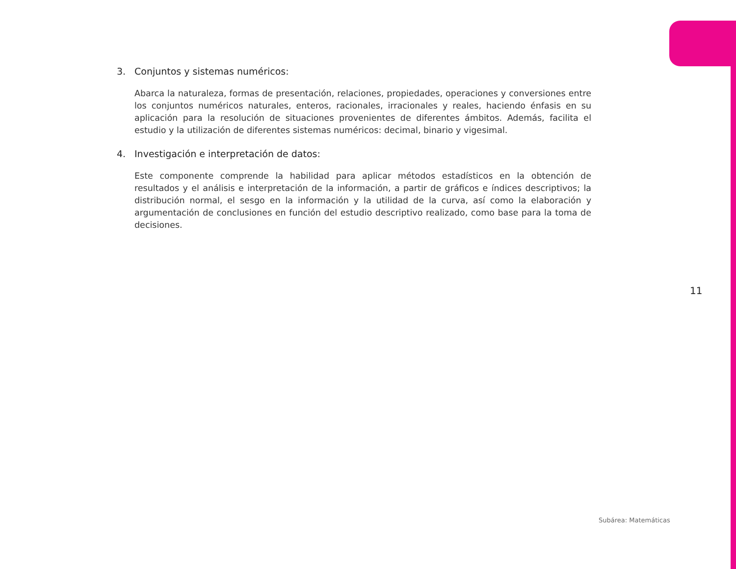3. Conjuntos y sistemas numéricos:
Abarca la naturaleza, formas de presentación, relaciones, propiedades, operaciones y conversiones entre los conjuntos numéricos naturales, enteros, racionales, irracionales y reales, haciendo énfasis en su aplicación para la resolución de situaciones provenientes de diferentes ámbitos. Además, facilita el estudio y la utilización de diferentes sistemas numéricos: decimal, binario y vigesimal.
4. Investigación e interpretación de datos:
Este componente comprende la habilidad para aplicar métodos estadísticos en la obtención de resultados y el análisis e interpretación de la información, a partir de gráficos e índices descriptivos; la distribución normal, el sesgo en la información y la utilidad de la curva, así como la elaboración y argumentación de conclusiones en función del estudio descriptivo realizado, como base para la toma de decisiones.
11
Subárea: Matemáticas